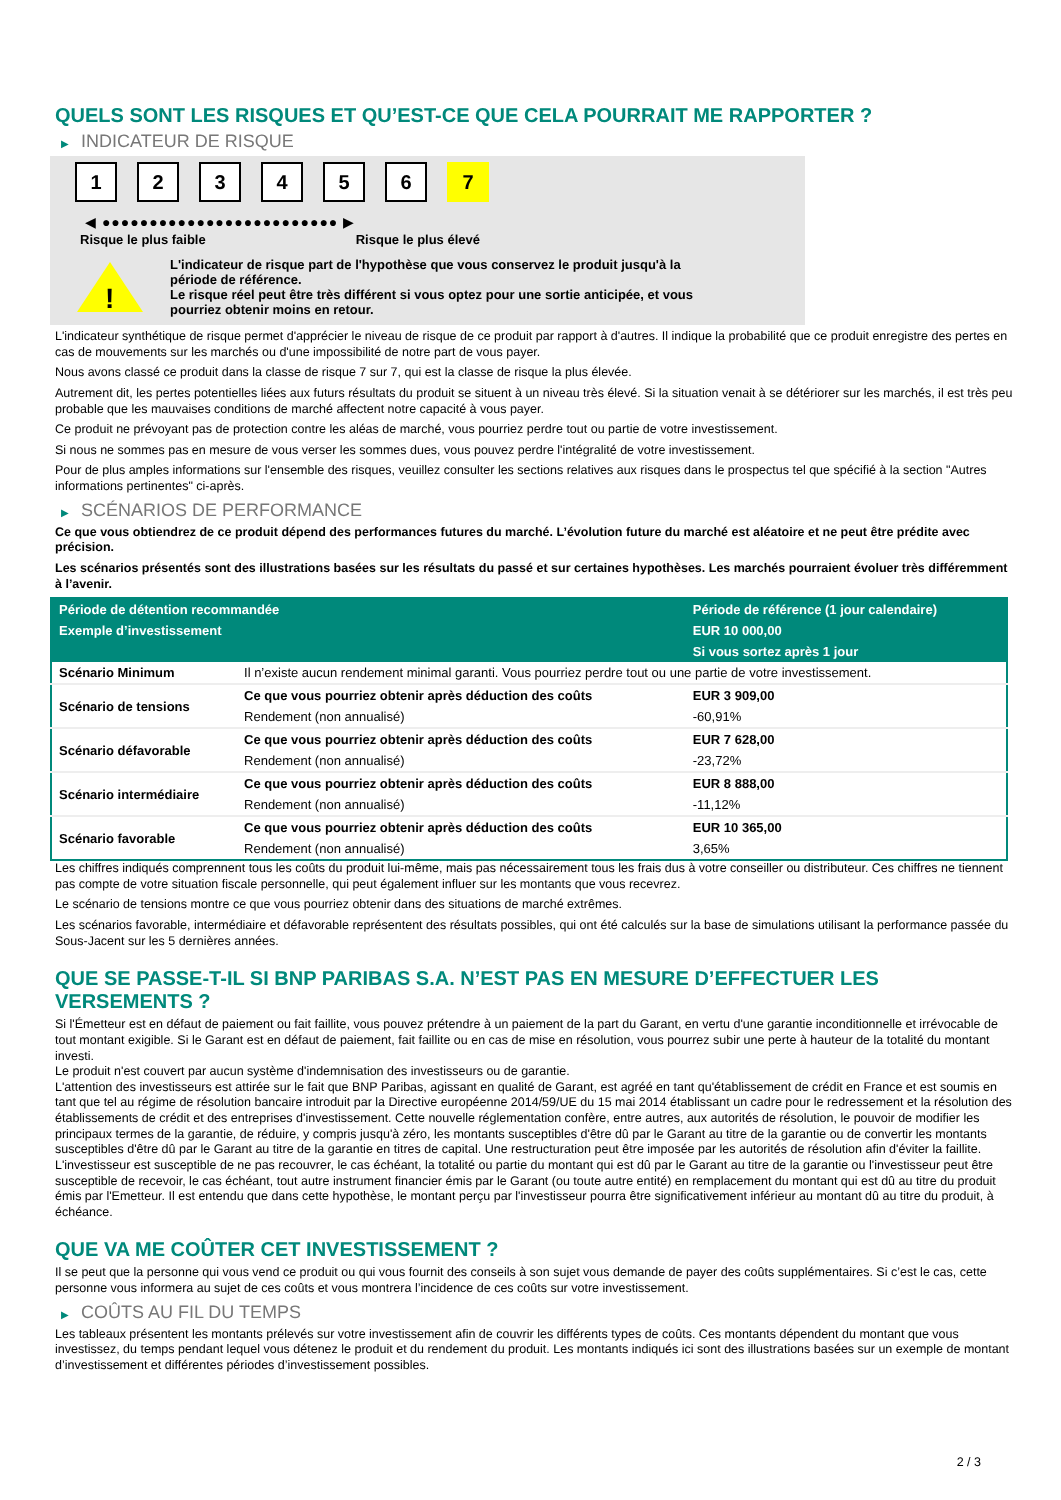QUELS SONT LES RISQUES ET QU’EST-CE QUE CELA POURRAIT ME RAPPORTER ?
▶ INDICATEUR DE RISQUE
1 2 3 4 5 6 7
◀ ●●●●●●●●●●●●●●●●●●●●●●●●● ▶
Risque le plus faible Risque le plus élevé
!
L'indicateur de risque part de l'hypothèse que vous conservez le produit jusqu'à la
période de référence.
Le risque réel peut être très différent si vous optez pour une sortie anticipée, et vous
pourriez obtenir moins en retour.
L'indicateur synthétique de risque permet d'apprécier le niveau de risque de ce produit par rapport à d'autres. Il indique la probabilité que ce produit enregistre des pertes en cas de mouvements sur les marchés ou d'une impossibilité de notre part de vous payer.
Nous avons classé ce produit dans la classe de risque 7 sur 7, qui est la classe de risque la plus élevée.
Autrement dit, les pertes potentielles liées aux futurs résultats du produit se situent à un niveau très élevé. Si la situation venait à se détériorer sur les marchés, il est très peu probable que les mauvaises conditions de marché affectent notre capacité à vous payer.
Ce produit ne prévoyant pas de protection contre les aléas de marché, vous pourriez perdre tout ou partie de votre investissement.
Si nous ne sommes pas en mesure de vous verser les sommes dues, vous pouvez perdre l'intégralité de votre investissement.
Pour de plus amples informations sur l'ensemble des risques, veuillez consulter les sections relatives aux risques dans le prospectus tel que spécifié à la section "Autres informations pertinentes" ci-après.
▶ SCÉNARIOS DE PERFORMANCE
Ce que vous obtiendrez de ce produit dépend des performances futures du marché. L’évolution future du marché est aléatoire et ne peut être prédite avec précision.
Les scénarios présentés sont des illustrations basées sur les résultats du passé et sur certaines hypothèses. Les marchés pourraient évoluer très différemment à l’avenir.
| Période de détention recommandée | | Période de référence (1 jour calendaire) |
| --- | --- | --- |
| Exemple d’investissement | | EUR 10 000,00 |
| | | Si vous sortez après 1 jour |
| Scénario Minimum | Il n’existe aucun rendement minimal garanti. Vous pourriez perdre tout ou une partie de votre investissement. | |
| Scénario de tensions | Ce que vous pourriez obtenir après déduction des coûts | EUR 3 909,00 |
| | Rendement (non annualisé) | -60,91% |
| Scénario défavorable | Ce que vous pourriez obtenir après déduction des coûts | EUR 7 628,00 |
| | Rendement (non annualisé) | -23,72% |
| Scénario intermédiaire | Ce que vous pourriez obtenir après déduction des coûts | EUR 8 888,00 |
| | Rendement (non annualisé) | -11,12% |
| Scénario favorable | Ce que vous pourriez obtenir après déduction des coûts | EUR 10 365,00 |
| | Rendement (non annualisé) | 3,65% |
Les chiffres indiqués comprennent tous les coûts du produit lui-même, mais pas nécessairement tous les frais dus à votre conseiller ou distributeur. Ces chiffres ne tiennent pas compte de votre situation fiscale personnelle, qui peut également influer sur les montants que vous recevrez.
Le scénario de tensions montre ce que vous pourriez obtenir dans des situations de marché extrêmes.
Les scénarios favorable, intermédiaire et défavorable représentent des résultats possibles, qui ont été calculés sur la base de simulations utilisant la performance passée du Sous-Jacent sur les 5 dernières années.
QUE SE PASSE-T-IL SI BNP PARIBAS S.A. N’EST PAS EN MESURE D’EFFECTUER LES VERSEMENTS ?
Si l'Émetteur est en défaut de paiement ou fait faillite, vous pouvez prétendre à un paiement de la part du Garant, en vertu d'une garantie inconditionnelle et irrévocable de tout montant exigible. Si le Garant est en défaut de paiement, fait faillite ou en cas de mise en résolution, vous pourrez subir une perte à hauteur de la totalité du montant investi.
Le produit n'est couvert par aucun système d'indemnisation des investisseurs ou de garantie.
L'attention des investisseurs est attirée sur le fait que BNP Paribas, agissant en qualité de Garant, est agréé en tant qu'établissement de crédit en France et est soumis en tant que tel au régime de résolution bancaire introduit par la Directive européenne 2014/59/UE du 15 mai 2014 établissant un cadre pour le redressement et la résolution des établissements de crédit et des entreprises d'investissement. Cette nouvelle réglementation confère, entre autres, aux autorités de résolution, le pouvoir de modifier les principaux termes de la garantie, de réduire, y compris jusqu'à zéro, les montants susceptibles d'être dû par le Garant au titre de la garantie ou de convertir les montants susceptibles d'être dû par le Garant au titre de la garantie en titres de capital. Une restructuration peut être imposée par les autorités de résolution afin d'éviter la faillite. L'investisseur est susceptible de ne pas recouvrer, le cas échéant, la totalité ou partie du montant qui est dû par le Garant au titre de la garantie ou l'investisseur peut être susceptible de recevoir, le cas échéant, tout autre instrument financier émis par le Garant (ou toute autre entité) en remplacement du montant qui est dû au titre du produit émis par l'Emetteur. Il est entendu que dans cette hypothèse, le montant perçu par l'investisseur pourra être significativement inférieur au montant dû au titre du produit, à échéance.
QUE VA ME COÛTER CET INVESTISSEMENT ?
Il se peut que la personne qui vous vend ce produit ou qui vous fournit des conseils à son sujet vous demande de payer des coûts supplémentaires. Si c’est le cas, cette personne vous informera au sujet de ces coûts et vous montrera l’incidence de ces coûts sur votre investissement.
▶ COÛTS AU FIL DU TEMPS
Les tableaux présentent les montants prélevés sur votre investissement afin de couvrir les différents types de coûts. Ces montants dépendent du montant que vous investissez, du temps pendant lequel vous détenez le produit et du rendement du produit. Les montants indiqués ici sont des illustrations basées sur un exemple de montant d’investissement et différentes périodes d’investissement possibles.
2 / 3